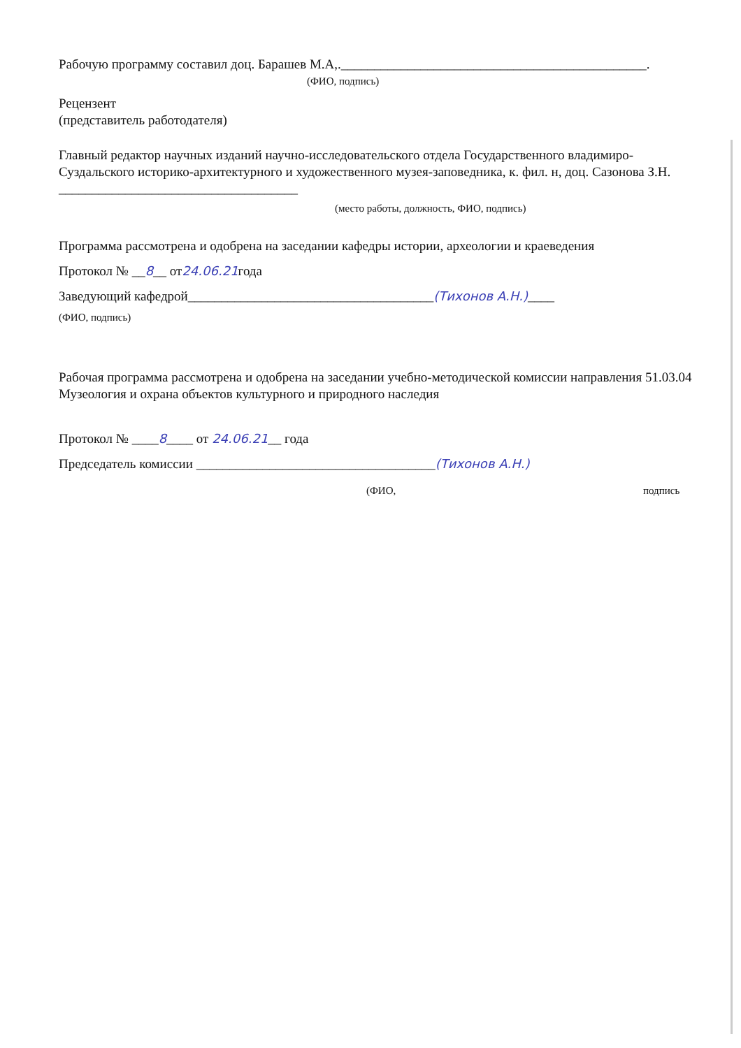Рабочую программу составил доц. Барашев М.А,.______________________________________________.
(ФИО, подпись)
Рецензент
(представитель работодателя)
Главный редактор научных изданий научно-исследовательского отдела Государственного владимиро-Суздальского историко-архитектурного и художественного музея-заповедника, к. фил. н, доц. Сазонова З.Н. ____________________________________
(место работы, должность, ФИО, подпись)
Программа рассмотрена и одобрена на заседании кафедры истории, археологии и краеведения
Протокол № __8__ от24.06.21года
Заведующий кафедрой_____________________________________(Тихонов А.Н.)____
(ФИО, подпись)
Рабочая программа рассмотрена и одобрена на заседании учебно-методической комиссии направления 51.03.04 Музеология и охрана объектов культурного и природного наследия
Протокол № ____8____ от 24.06.21__ года
Председатель комиссии ____________________________________(Тихонов А.Н.)
(ФИО, подпись